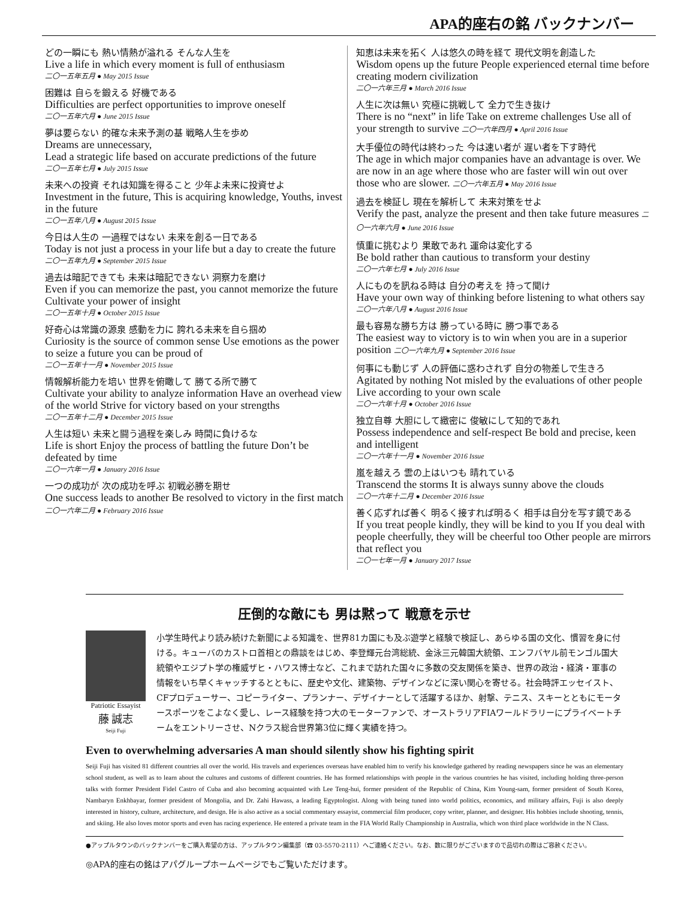APA的座右の銘 バックナンバー
どの一瞬にも 熱い情熱が溢れる そんな人生を
Live a life in which every moment is full of enthusiasm
二〇一五年五月 ● May 2015 Issue
困難は 自らを鍛える 好機である
Difficulties are perfect opportunities to improve oneself
二〇一五年六月 ● June 2015 Issue
夢は要らない 的確な未来予測の基 戦略人生を歩め
Dreams are unnecessary,
Lead a strategic life based on accurate predictions of the future
二〇一五年七月 ● July 2015 Issue
未来への投資 それは知識を得ること 少年よ未来に投資せよ
Investment in the future, This is acquiring knowledge, Youths, invest in the future
二〇一五年八月 ● August 2015 Issue
今日は人生の 一過程ではない 未来を創る一日である
Today is not just a process in your life but a day to create the future
二〇一五年九月 ● September 2015 Issue
過去は暗記できても 未来は暗記できない 洞察力を磨け
Even if you can memorize the past, you cannot memorize the future
Cultivate your power of insight
二〇一五年十月 ● October 2015 Issue
好奇心は常識の源泉 感動を力に 誇れる未来を自ら掴め
Curiosity is the source of common sense Use emotions as the power
to seize a future you can be proud of
二〇一五年十一月 ● November 2015 Issue
情報解析能力を培い 世界を俯瞰して 勝てる所で勝て
Cultivate your ability to analyze information Have an overhead view of the world Strive for victory based on your strengths
二〇一五年十二月 ● December 2015 Issue
人生は短い 未来と闘う過程を楽しみ 時間に負けるな
Life is short Enjoy the process of battling the future Don’t be defeated by time
二〇一六年一月 ● January 2016 Issue
一つの成功が 次の成功を呼ぶ 初戦必勝を期せ
One success leads to another Be resolved to victory in the first match 二〇一六年二月 ● February 2016 Issue
知恵は未来を拓く 人は悠久の時を経て 現代文明を創造した
Wisdom opens up the future People experienced eternal time before creating modern civilization
二〇一六年三月 ● March 2016 Issue
人生に次は無い 究極に挑戦して 全力で生き抜け
There is no “next” in life Take on extreme challenges Use all of your strength to survive 二〇一六年四月 ● April 2016 Issue
大手優位の時代は終わった 今は速い者が 遅い者を下す時代
The age in which major companies have an advantage is over. We are now in an age where those who are faster will win out over those who are slower. 二〇一六年五月 ● May 2016 Issue
過去を検証し 現在を解析して 未来対策をせよ
Verify the past, analyze the present and then take future measures 二〇一六年六月 ● June 2016 Issue
慎重に挑むより 果敢であれ 運命は変化する
Be bold rather than cautious to transform your destiny
二〇一六年七月 ● July 2016 Issue
人にものを訊ねる時は 自分の考えを 持って聞け
Have your own way of thinking before listening to what others say
二〇一六年八月 ● August 2016 Issue
最も容易な勝ち方は 勝っている時に 勝つ事である
The easiest way to victory is to win when you are in a superior position 二〇一六年九月 ● September 2016 Issue
何事にも動じず 人の評価に惑わされず 自分の物差しで生きろ
Agitated by nothing Not misled by the evaluations of other people Live according to your own scale
二〇一六年十月 ● October 2016 Issue
独立自尊 大胆にして緻密に 俊敏にして知的であれ
Possess independence and self-respect Be bold and precise, keen and intelligent
二〇一六年十一月 ● November 2016 Issue
嵐を越えろ 雲の上はいつも 晴れている
Transcend the storms It is always sunny above the clouds
二〇一六年十二月 ● December 2016 Issue
善く応ずれば善く 明るく接すれば明るく 相手は自分を写す鏡である
If you treat people kindly, they will be kind to you If you deal with people cheerfully, they will be cheerful too Other people are mirrors that reflect you
二〇一七年一月 ● January 2017 Issue
圧倒的な敵にも 男は黙って 戦意を示せ
Patriotic Essayist
藤 誠志
Seiji Fuji
小学生時代より読み続けた新聞による知識を、世界81カ国にも及ぶ遊学と経験で検証し、あらゆる国の文化、慣習を身に付ける。キューバのカストロ首相との鼎談をはじめ、李登輝元台湾総統、金泳三元韓国大統領、エンフバヤル前モンゴル国大統領やエジプト学の権威ザヒ・ハワス博士など、これまで訪れた国々に多数の交友関係を築き、世界の政治・経済・軍事の情報をいち早くキャッチするとともに、歴史や文化、建築物、デザインなどに深い関心を寄せる。社会時評エッセイスト、CFプロデューサー、コピーライター、プランナー、デザイナーとして活躍するほか、射撃、テニス、スキーとともにモータースポーツをこよなく愛し、レース経験を持つ大のモーターファンで、オーストラリアFIAワールドラリーにプライベートチームをエントリーさせ、Nクラス総合世界第3位に輝く実績を持つ。
Even to overwhelming adversaries A man should silently show his fighting spirit
Seiji Fuji has visited 81 different countries all over the world. His travels and experiences overseas have enabled him to verify his knowledge gathered by reading newspapers since he was an elementary school student, as well as to learn about the cultures and customs of different countries. He has formed relationships with people in the various countries he has visited, including holding three-person talks with former President Fidel Castro of Cuba and also becoming acquainted with Lee Teng-hui, former president of the Republic of China, Kim Young-sam, former president of South Korea, Nambaryn Enkhbayar, former president of Mongolia, and Dr. Zahi Hawass, a leading Egyptologist. Along with being tuned into world politics, economics, and military affairs, Fuji is also deeply interested in history, culture, architecture, and design. He is also active as a social commentary essayist, commercial film producer, copy writer, planner, and designer. His hobbies include shooting, tennis, and skiing. He also loves motor sports and even has racing experience. He entered a private team in the FIA World Rally Championship in Australia, which won third place worldwide in the N Class.
●アップルタウンのバックナンバーをご購入希望の方は、アップルタウン編集部（☎ 03-5570-2111）へご連絡ください。なお、数に限りがございますので品切れの際はご容赦ください。
◎APA的座右の銘はアパグループホームページでもご覧いただけます。